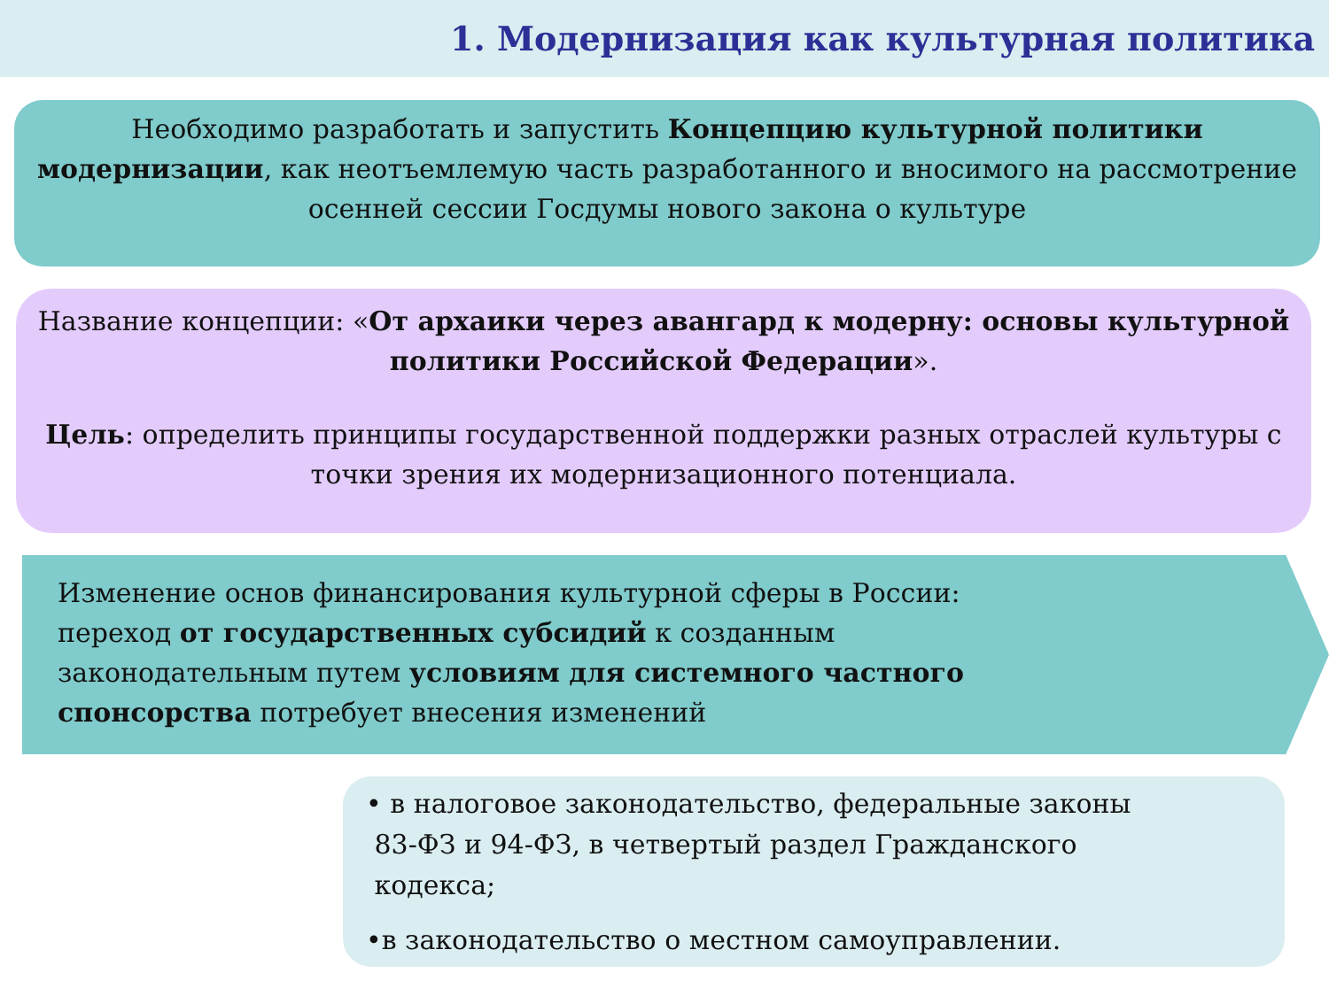1. Модернизация как культурная политика
Необходимо разработать и запустить Концепцию культурной политики модернизации, как неотъемлемую часть разработанного и вносимого на рассмотрение осенней сессии Госдумы нового закона о культуре
Название концепции: «От архаики через авангард к модерну: основы культурной политики Российской Федерации».
Цель: определить принципы государственной поддержки разных отраслей культуры с точки зрения их модернизационного потенциала.
Изменение основ финансирования культурной сферы в России:
переход от государственных субсидий к созданным
законодательным путем условиям для системного частного
спонсорства потребует внесения изменений
• в налоговое законодательство, федеральные законы
83-ФЗ и 94-ФЗ, в четвертый раздел Гражданского
кодекса;
•в законодательство о местном самоуправлении.